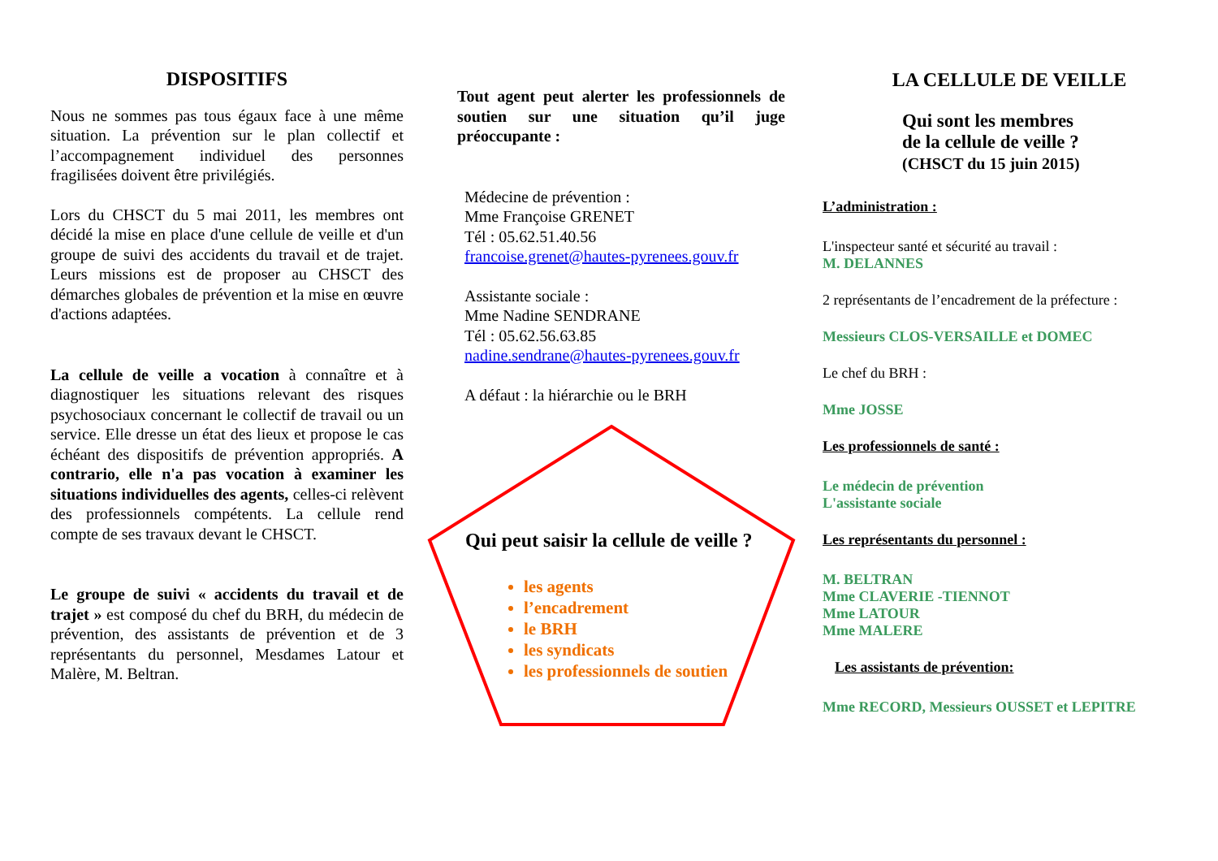DISPOSITIFS
Nous ne sommes pas tous égaux face à une même situation. La prévention sur le plan collectif et l’accompagnement individuel des personnes fragilisées doivent être privilégiés.
Lors du CHSCT du 5 mai 2011, les membres ont décidé la mise en place d'une cellule de veille et d'un groupe de suivi des accidents du travail et de trajet. Leurs missions est de proposer au CHSCT des démarches globales de prévention et la mise en œuvre d'actions adaptées.
La cellule de veille a vocation à connaître et à diagnostiquer les situations relevant des risques psychosociaux concernant le collectif de travail ou un service. Elle dresse un état des lieux et propose le cas échéant des dispositifs de prévention appropriés. A contrario, elle n'a pas vocation à examiner les situations individuelles des agents, celles-ci relèvent des professionnels compétents. La cellule rend compte de ses travaux devant le CHSCT.
Le groupe de suivi « accidents du travail et de trajet » est composé du chef du BRH, du médecin de prévention, des assistants de prévention et de 3 représentants du personnel, Mesdames Latour et Malère, M. Beltran.
Tout agent peut alerter les professionnels de soutien sur une situation qu’il juge préoccupante :
Médecine de prévention :
Mme Françoise GRENET
Tél : 05.62.51.40.56
francoise.grenet@hautes-pyrenees.gouv.fr
Assistante sociale :
Mme Nadine SENDRANE
Tél : 05.62.56.63.85
nadine.sendrane@hautes-pyrenees.gouv.fr
A défaut : la hiérarchie ou le BRH
Qui peut saisir la cellule de veille ?
les agents
l’encadrement
le BRH
les syndicats
les professionnels de soutien
LA CELLULE DE VEILLE
Qui sont les membres
de la cellule de veille ?
(CHSCT du 15 juin 2015)
L’administration :
L'inspecteur santé et sécurité au travail :
M. DELANNES
2 représentants de l’encadrement de la préfecture :
Messieurs CLOS-VERSAILLE et DOMEC
Le chef du BRH :
Mme JOSSE
Les professionnels de santé :
Le médecin de prévention
L'assistante sociale
Les représentants du personnel :
M. BELTRAN
Mme CLAVERIE -TIENNOT
Mme LATOUR
Mme MALERE
Les assistants de prévention:
Mme RECORD, Messieurs OUSSET et LEPITRE